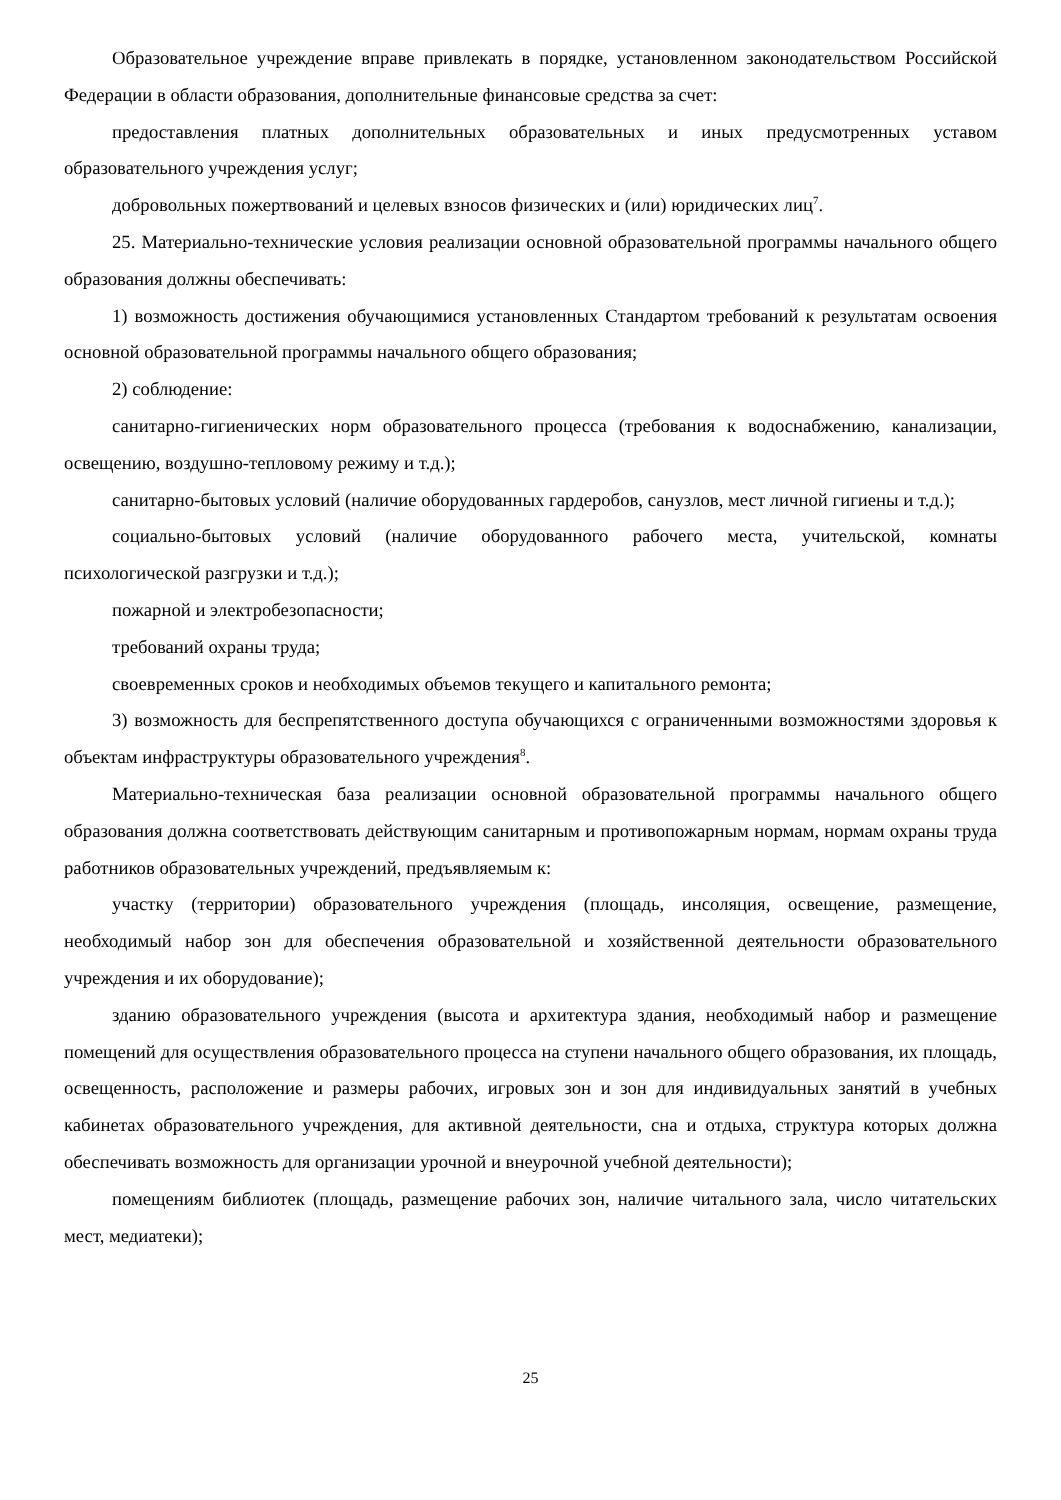Образовательное учреждение вправе привлекать в порядке, установленном законодательством Российской Федерации в области образования, дополнительные финансовые средства за счет:
предоставления платных дополнительных образовательных и иных предусмотренных уставом образовательного учреждения услуг;
добровольных пожертвований и целевых взносов физических и (или) юридических лиц<sup>7</sup>.
25. Материально-технические условия реализации основной образовательной программы начального общего образования должны обеспечивать:
1) возможность достижения обучающимися установленных Стандартом требований к результатам освоения основной образовательной программы начального общего образования;
2) соблюдение:
санитарно-гигиенических норм образовательного процесса (требования к водоснабжению, канализации, освещению, воздушно-тепловому режиму и т.д.);
санитарно-бытовых условий (наличие оборудованных гардеробов, санузлов, мест личной гигиены и т.д.);
социально-бытовых условий (наличие оборудованного рабочего места, учительской, комнаты психологической разгрузки и т.д.);
пожарной и электробезопасности;
требований охраны труда;
своевременных сроков и необходимых объемов текущего и капитального ремонта;
3) возможность для беспрепятственного доступа обучающихся с ограниченными возможностями здоровья к объектам инфраструктуры образовательного учреждения<sup>8</sup>.
Материально-техническая база реализации основной образовательной программы начального общего образования должна соответствовать действующим санитарным и противопожарным нормам, нормам охраны труда работников образовательных учреждений, предъявляемым к:
участку (территории) образовательного учреждения (площадь, инсоляция, освещение, размещение, необходимый набор зон для обеспечения образовательной и хозяйственной деятельности образовательного учреждения и их оборудование);
зданию образовательного учреждения (высота и архитектура здания, необходимый набор и размещение помещений для осуществления образовательного процесса на ступени начального общего образования, их площадь, освещенность, расположение и размеры рабочих, игровых зон и зон для индивидуальных занятий в учебных кабинетах образовательного учреждения, для активной деятельности, сна и отдыха, структура которых должна обеспечивать возможность для организации урочной и внеурочной учебной деятельности);
помещениям библиотек (площадь, размещение рабочих зон, наличие читального зала, число читательских мест, медиатеки);
25